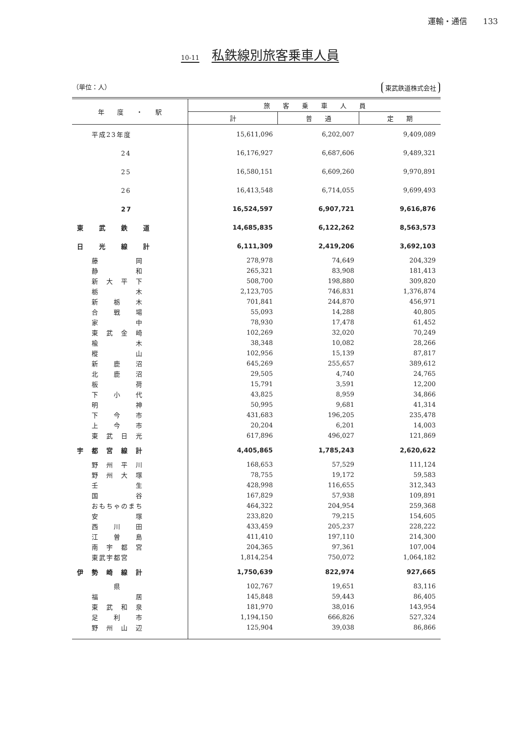運輸・通信　　133
10-11 私鉄線別旅客乗車人員
（単位：人） 東武鉄道株式会社
| 年 度 ・ 駅 | 旅 客 乗 車 人 員 | | |
| --- | --- | --- | --- |
| | 計 | 普 通 | 定 期 |
| 平成23年度 | 15,611,096 | 6,202,007 | 9,409,089 |
| 24 | 16,176,927 | 6,687,606 | 9,489,321 |
| 25 | 16,580,151 | 6,609,260 | 9,970,891 |
| 26 | 16,413,548 | 6,714,055 | 9,699,493 |
| 27 | 16,524,597 | 6,907,721 | 9,616,876 |
| 東 武 鉄 道 | 14,685,835 | 6,122,262 | 8,563,573 |
| 日 光 線 計 | 6,111,309 | 2,419,206 | 3,692,103 |
| 藤 岡 | 278,978 | 74,649 | 204,329 |
| 静 和 | 265,321 | 83,908 | 181,413 |
| 新 大 平 下 | 508,700 | 198,880 | 309,820 |
| 栃 木 | 2,123,705 | 746,831 | 1,376,874 |
| 新 栃 木 | 701,841 | 244,870 | 456,971 |
| 合 戦 場 | 55,093 | 14,288 | 40,805 |
| 家 中 | 78,930 | 17,478 | 61,452 |
| 東 武 金 崎 | 102,269 | 32,020 | 70,249 |
| 楡 木 | 38,348 | 10,082 | 28,266 |
| 樅 山 | 102,956 | 15,139 | 87,817 |
| 新 鹿 沼 | 645,269 | 255,657 | 389,612 |
| 北 鹿 沼 | 29,505 | 4,740 | 24,765 |
| 板 荷 | 15,791 | 3,591 | 12,200 |
| 下 小 代 | 43,825 | 8,959 | 34,866 |
| 明 神 | 50,995 | 9,681 | 41,314 |
| 下 今 市 | 431,683 | 196,205 | 235,478 |
| 上 今 市 | 20,204 | 6,201 | 14,003 |
| 東 武 日 光 | 617,896 | 496,027 | 121,869 |
| 宇 都 宮 線 計 | 4,405,865 | 1,785,243 | 2,620,622 |
| 野 州 平 川 | 168,653 | 57,529 | 111,124 |
| 野 州 大 塚 | 78,755 | 19,172 | 59,583 |
| 壬 生 | 428,998 | 116,655 | 312,343 |
| 国 谷 | 167,829 | 57,938 | 109,891 |
| おもちゃのまち | 464,322 | 204,954 | 259,368 |
| 安 塚 | 233,820 | 79,215 | 154,605 |
| 西 川 田 | 433,459 | 205,237 | 228,222 |
| 江 曽 島 | 411,410 | 197,110 | 214,300 |
| 南 宇 都 宮 | 204,365 | 97,361 | 107,004 |
| 東武宇都宮 | 1,814,254 | 750,072 | 1,064,182 |
| 伊 勢 崎 線 計 | 1,750,639 | 822,974 | 927,665 |
| 県 | 102,767 | 19,651 | 83,116 |
| 福 居 | 145,848 | 59,443 | 86,405 |
| 東 武 和 泉 | 181,970 | 38,016 | 143,954 |
| 足 利 市 | 1,194,150 | 666,826 | 527,324 |
| 野 州 山 辺 | 125,904 | 39,038 | 86,866 |